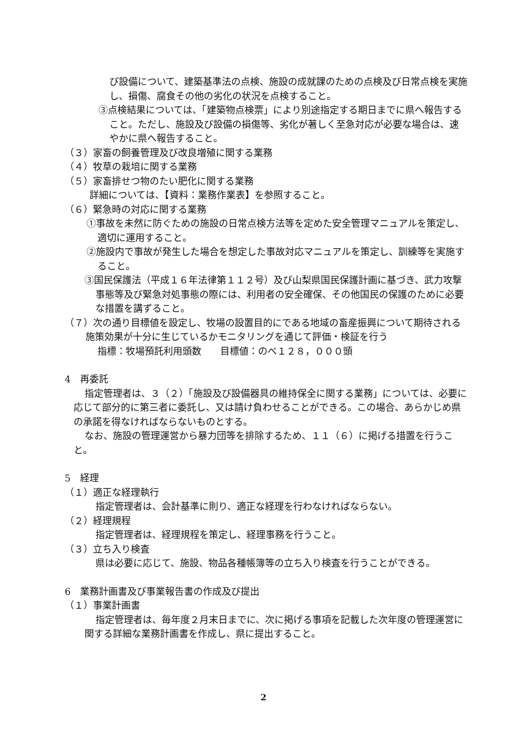び設備について、建築基準法の点検、施設の成就課のための点検及び日常点検を実施し、損傷、腐食その他の劣化の状況を点検すること。
③点検結果については、「建築物点検票」により別途指定する期日までに県へ報告すること。ただし、施設及び設備の損傷等、劣化が著しく至急対応が必要な場合は、速やかに県へ報告すること。
（３）家畜の飼養管理及び改良増殖に関する業務
（４）牧草の栽培に関する業務
（５）家畜排せつ物のたい肥化に関する業務
詳細については、【資料：業務作業表】を参照すること。
（６）緊急時の対応に関する業務
①事故を未然に防ぐための施設の日常点検方法等を定めた安全管理マニュアルを策定し、適切に運用すること。
②施設内で事故が発生した場合を想定した事故対応マニュアルを策定し、訓練等を実施すること。
③国民保護法（平成１６年法律第１１２号）及び山梨県国民保護計画に基づき、武力攻撃事態等及び緊急対処事態の際には、利用者の安全確保、その他国民の保護のために必要な措置を講ずること。
（７）次の通り目標値を設定し、牧場の設置目的にである地域の畜産振興について期待される施策効果が十分に生じているかモニタリングを通じて評価・検証を行う
指標：牧場預託利用頭数　　目標値：のべ１２８，０００頭
4　再委託
指定管理者は、３（２）「施設及び設備器具の維持保全に関する業務」については、必要に応じて部分的に第三者に委託し、又は請け負わせることができる。この場合、あらかじめ県の承諾を得なければならないものとする。
なお、施設の管理運営から暴力団等を排除するため、１１（６）に掲げる措置を行うこと。
5　経理
（１）適正な経理執行
指定管理者は、会計基準に則り、適正な経理を行わなければならない。
（２）経理規程
指定管理者は、経理規程を策定し、経理事務を行うこと。
（３）立ち入り検査
県は必要に応じて、施設、物品各種帳簿等の立ち入り検査を行うことができる。
6　業務計画書及び事業報告書の作成及び提出
（１）事業計画書
指定管理者は、毎年度２月末日までに、次に掲げる事項を記載した次年度の管理運営に関する詳細な業務計画書を作成し、県に提出すること。
2